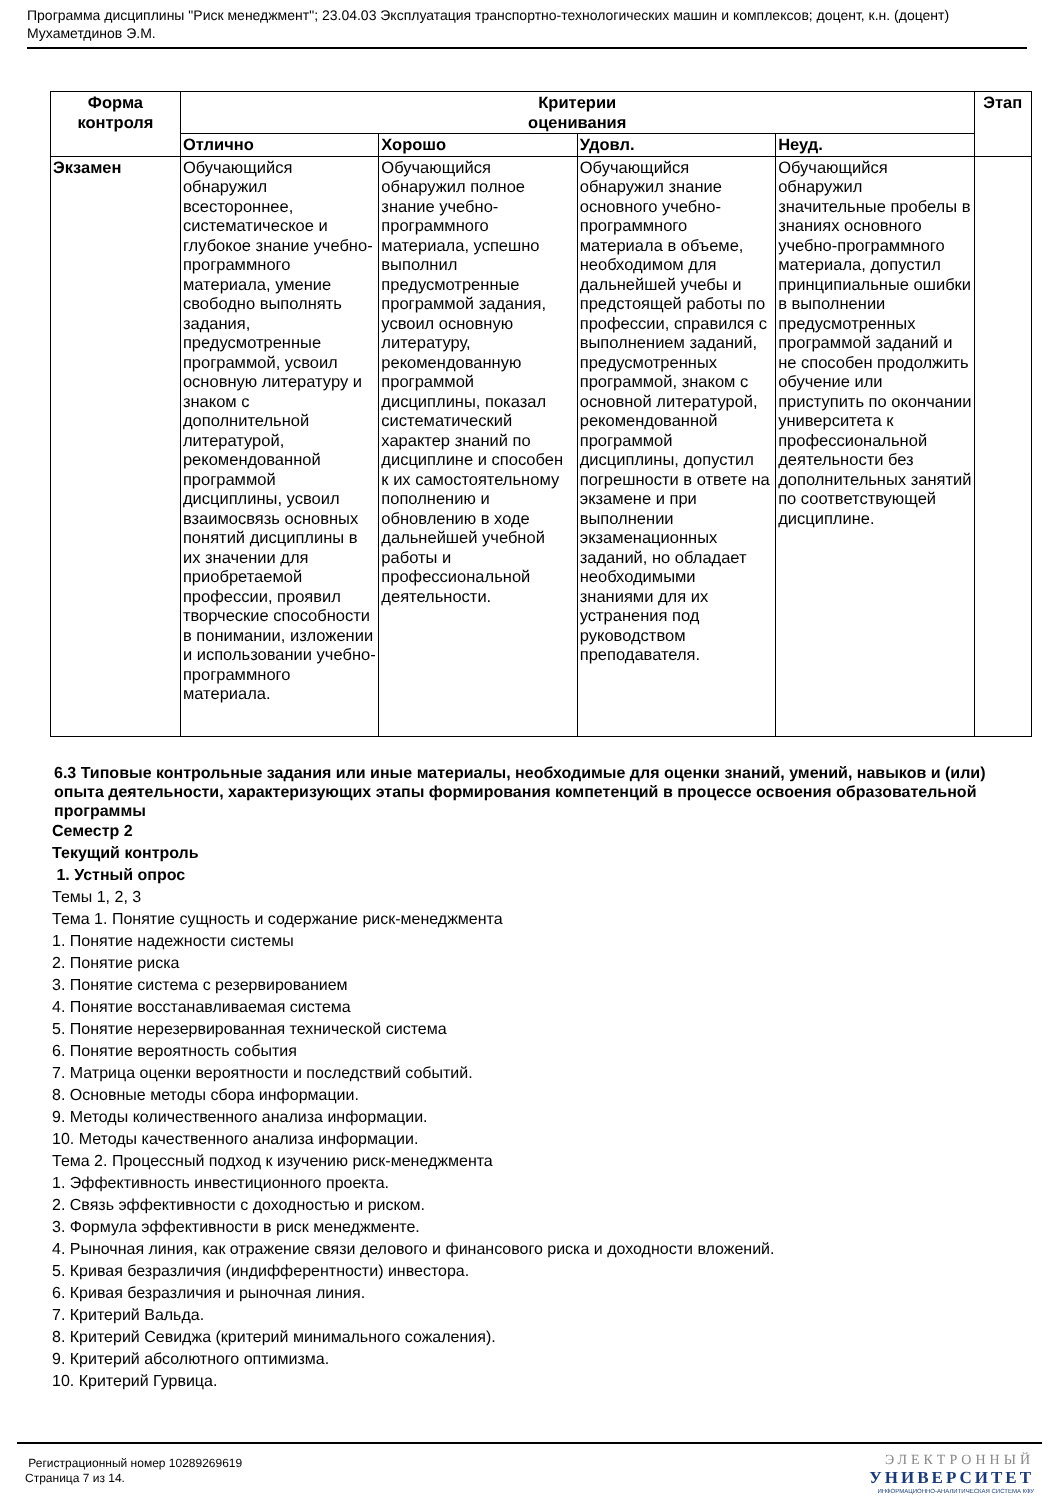Программа дисциплины "Риск менеджмент"; 23.04.03 Эксплуатация транспортно-технологических машин и комплексов; доцент, к.н. (доцент) Мухаметдинов Э.М.
| Форма контроля | Критерии оценивания | | | | Этап |
| --- | --- | --- | --- | --- | --- |
| | Отлично | Хорошо | Удовл. | Неуд. | |
| Экзамен | Обучающийся обнаружил всестороннее, систематическое и глубокое знание учебно-программного материала, умение свободно выполнять задания, предусмотренные программой, усвоил основную литературу и знаком с дополнительной литературой, рекомендованной программой дисциплины, усвоил взаимосвязь основных понятий дисциплины в их значении для приобретаемой профессии, проявил творческие способности в понимании, изложении и использовании учебно-программного материала. | Обучающийся обнаружил полное знание учебно-программного материала, успешно выполнил предусмотренные программой задания, усвоил основную литературу, рекомендованную программой дисциплины, показал систематический характер знаний по дисциплине и способен к их самостоятельному пополнению и обновлению в ходе дальнейшей учебной работы и профессиональной деятельности. | Обучающийся обнаружил знание основного учебно-программного материала в объеме, необходимом для дальнейшей учебы и предстоящей работы по профессии, справился с выполнением заданий, предусмотренных программой, знаком с основной литературой, рекомендованной программой дисциплины, допустил погрешности в ответе на экзамене и при выполнении экзаменационных заданий, но обладает необходимыми знаниями для их устранения под руководством преподавателя. | Обучающийся обнаружил значительные пробелы в знаниях основного учебно-программного материала, допустил принципиальные ошибки в выполнении предусмотренных программой заданий и не способен продолжить обучение или приступить по окончании университета к профессиональной деятельности без дополнительных занятий по соответствующей дисциплине. | |
6.3 Типовые контрольные задания или иные материалы, необходимые для оценки знаний, умений, навыков и (или) опыта деятельности, характеризующих этапы формирования компетенций в процессе освоения образовательной программы
Семестр 2
Текущий контроль
1. Устный опрос
Темы 1, 2, 3
Тема 1. Понятие сущность и содержание риск-менеджмента
1. Понятие надежности системы
2. Понятие риска
3. Понятие система с резервированием
4. Понятие восстанавливаемая система
5. Понятие нерезервированная технической система
6. Понятие вероятность события
7. Матрица оценки вероятности и последствий событий.
8. Основные методы сбора информации.
9. Методы количественного анализа информации.
10. Методы качественного анализа информации.
Тема 2. Процессный подход к изучению риск-менеджмента
1. Эффективность инвестиционного проекта.
2. Связь эффективности с доходностью и риском.
3. Формула эффективности в риск менеджменте.
4. Рыночная линия, как отражение связи делового и финансового риска и доходности вложений.
5. Кривая безразличия (индифферентности) инвестора.
6. Кривая безразличия и рыночная линия.
7. Критерий Вальда.
8. Критерий Севиджа (критерий минимального сожаления).
9. Критерий абсолютного оптимизма.
10. Критерий Гурвица.
Регистрационный номер 10289269619
Страница 7 из 14.
ЭЛЕКТРОННЫЙ
УНИВЕРСИТЕТ
ИНФОРМАЦИОННО-АНАЛИТИЧЕСКАЯ СИСТЕМА КФУ